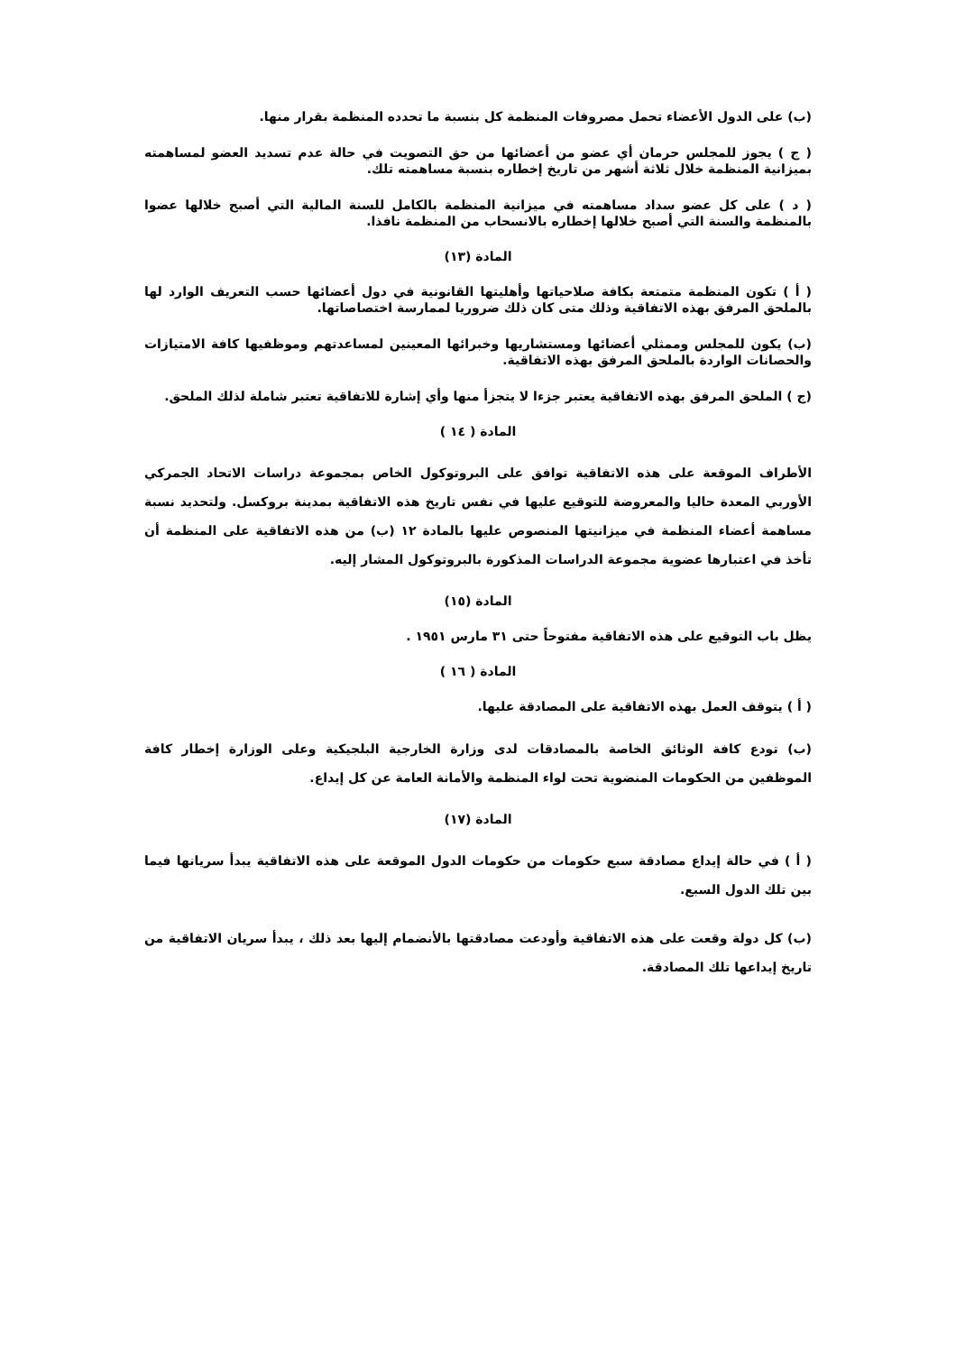(ب) على الدول الأعضاء تحمل مصروفات المنظمة كل بنسبة ما تحدده المنظمة بقرار منها.
( ج ) يجوز للمجلس حرمان أي عضو من أعضائها من حق التصويت في حالة عدم تسديد العضو لمساهمته بميزانية المنظمة خلال ثلاثة أشهر من تاريخ إخطاره بنسبة مساهمته تلك.
( د ) على كل عضو سداد مساهمته في ميزانية المنظمة بالكامل للسنة المالية التي أصبح خلالها عضوا بالمنظمة والسنة التي أصبح خلالها إخطاره بالانسحاب من المنظمة نافذا.
المادة (١٣)
( أ ) تكون المنظمة متمتعة بكافة صلاحياتها وأهليتها القانونية في دول أعضائها حسب التعريف الوارد لها بالملحق المرفق بهذه الاتفاقية وذلك متى كان ذلك ضروريا لممارسة اختصاصاتها.
(ب) يكون للمجلس وممثلي أعضائها ومستشاريها وخبرائها المعينين لمساعدتهم وموظفيها كافة الامتيازات والحصانات الواردة بالملحق المرفق بهذه الاتفاقية.
(ج ) الملحق المرفق بهذه الاتفاقية يعتبر جزءا لا يتجزأ منها وأي إشارة للاتفاقية تعتبر شاملة لذلك الملحق.
المادة ( ١٤ )
الأطراف الموقعة على هذه الاتفاقية توافق على البروتوكول الخاص بمجموعة دراسات الاتحاد الجمركي الأوربي المعدة حاليا والمعروضة للتوقيع عليها في نفس تاريخ هذه الاتفاقية بمدينة بروكسل. ولتحديد نسبة مساهمة أعضاء المنظمة في ميزانيتها المنصوص عليها بالمادة ١٢ (ب) من هذه الاتفاقية على المنظمة أن تأخذ في اعتبارها عضوية مجموعة الدراسات المذكورة بالبروتوكول المشار إليه.
المادة (١٥)
يظل باب التوقيع على هذه الاتفاقية مفتوحاً حتى ٣١ مارس ١٩٥١ .
المادة ( ١٦ )
( أ ) يتوقف العمل بهذه الاتفاقية على المصادقة عليها.
(ب) تودع كافة الوثائق الخاصة بالمصادقات لدى وزارة الخارجية البلجيكية وعلى الوزارة إخطار كافة الموظفين من الحكومات المنضوية تحت لواء المنظمة والأمانة العامة عن كل إيداع.
المادة (١٧)
( أ ) في حالة إيداع مصادقة سبع حكومات من حكومات الدول الموقعة على هذه الاتفاقية يبدأ سريانها فيما بين تلك الدول السبع.
(ب) كل دولة وقعت على هذه الاتفاقية وأودعت مصادقتها بالأنضمام إليها بعد ذلك ، يبدأ سريان الاتفاقية من تاريخ إيداعها تلك المصادقة.